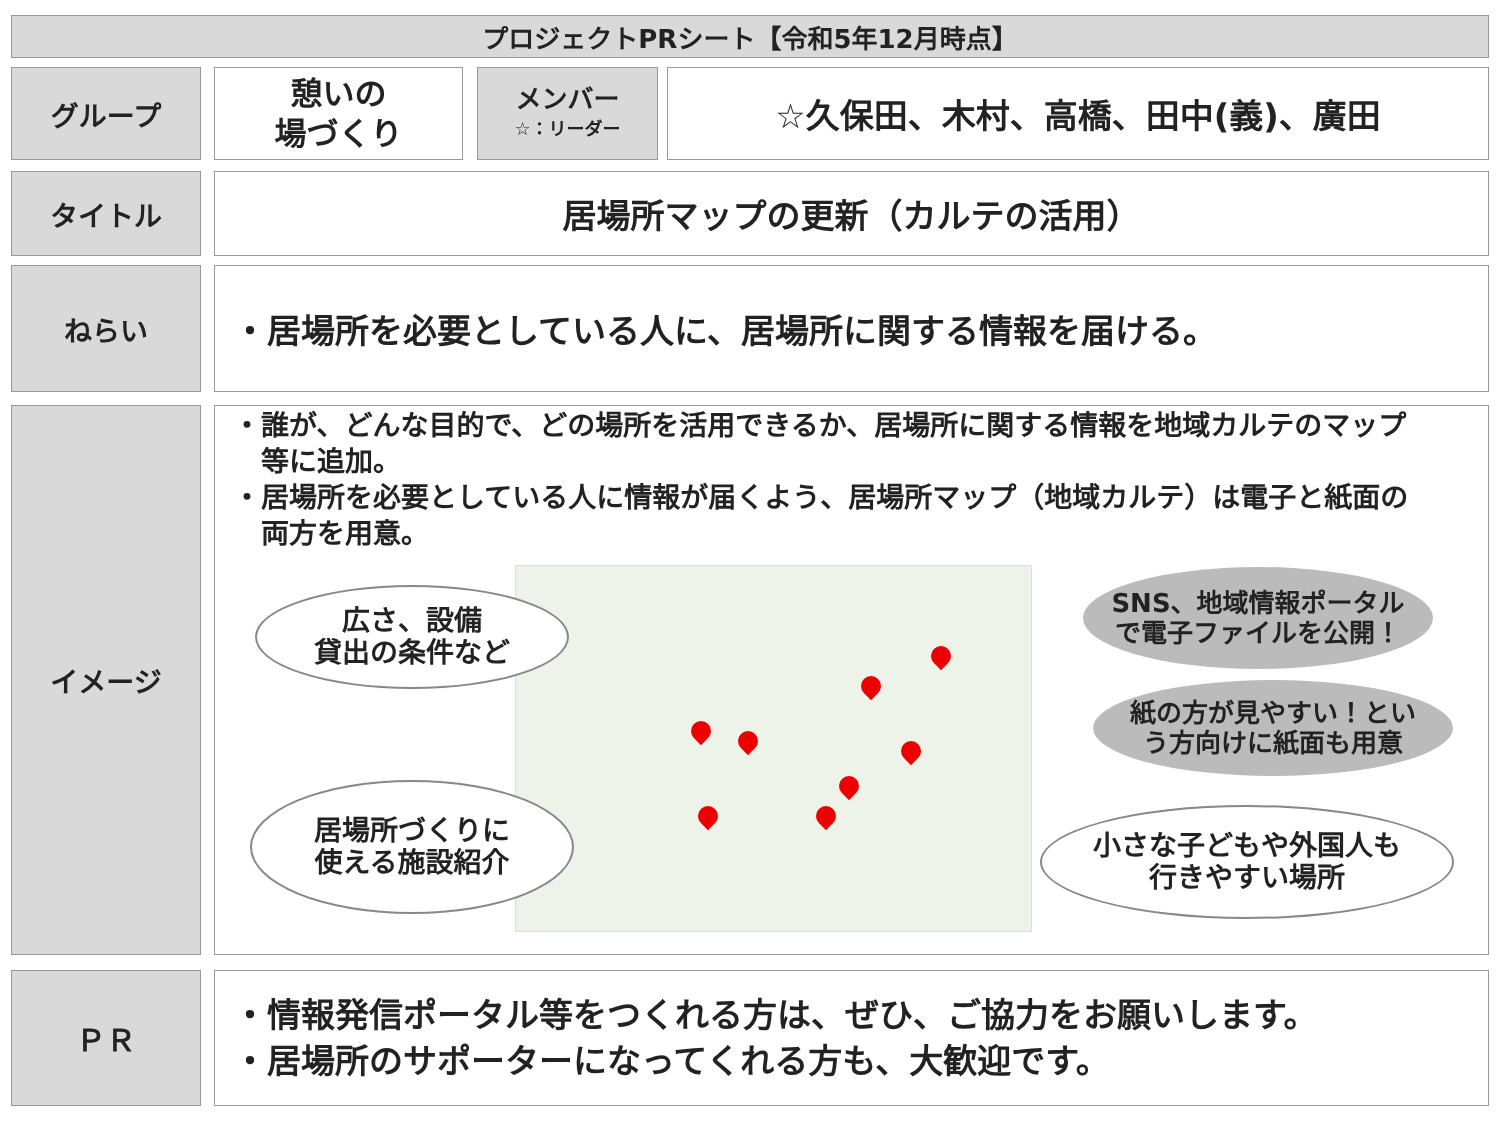プロジェクトPRシート【令和5年12月時点】
グループ
憩いの
場づくり
メンバー
☆：リーダー
☆久保田、木村、高橋、田中(義)、廣田
タイトル 居場所マップの更新（カルテの活用）
ねらい ・居場所を必要としている人に、居場所に関する情報を届ける。
イメージ
・誰が、どんな目的で、どの場所を活用できるか、居場所に関する情報を地域カルテのマップ
　等に追加。
・居場所を必要としている人に情報が届くよう、居場所マップ（地域カルテ）は電子と紙面の
　両方を用意。
広さ、設備
貸出の条件など
居場所づくりに
使える施設紹介
SNS、地域情報ポータル
で電子ファイルを公開！
紙の方が見やすい！とい
う方向けに紙面も用意
小さな子どもや外国人も
行きやすい場所
ＰＲ
・情報発信ポータル等をつくれる方は、ぜひ、ご協力をお願いします。
・居場所のサポーターになってくれる方も、大歓迎です。